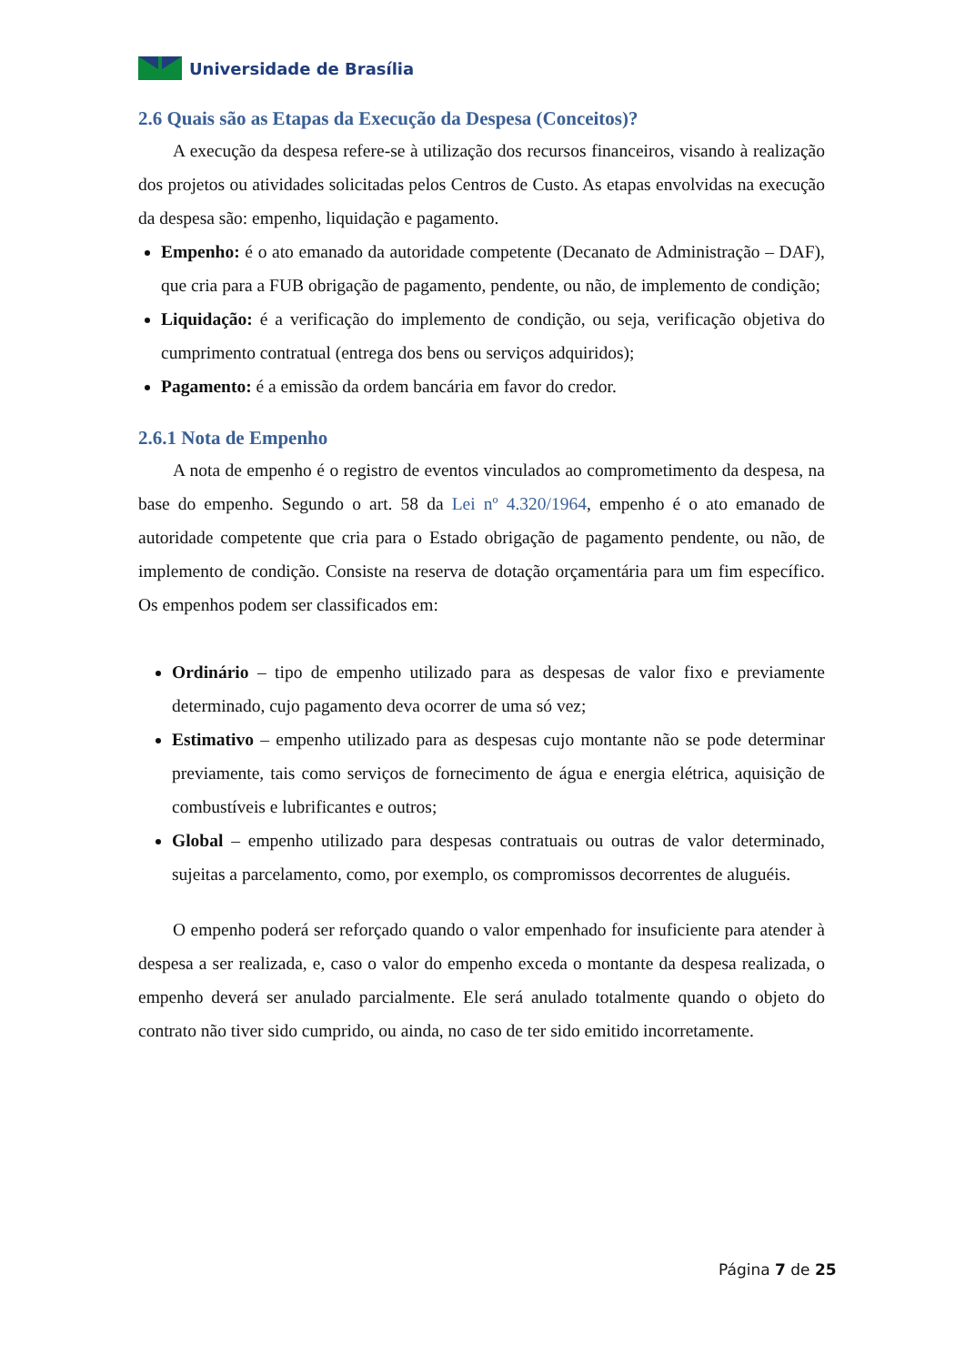Universidade de Brasília
2.6 Quais são as Etapas da Execução da Despesa (Conceitos)?
A execução da despesa refere-se à utilização dos recursos financeiros, visando à realização dos projetos ou atividades solicitadas pelos Centros de Custo. As etapas envolvidas na execução da despesa são: empenho, liquidação e pagamento.
Empenho: é o ato emanado da autoridade competente (Decanato de Administração – DAF), que cria para a FUB obrigação de pagamento, pendente, ou não, de implemento de condição;
Liquidação: é a verificação do implemento de condição, ou seja, verificação objetiva do cumprimento contratual (entrega dos bens ou serviços adquiridos);
Pagamento: é a emissão da ordem bancária em favor do credor.
2.6.1 Nota de Empenho
A nota de empenho é o registro de eventos vinculados ao comprometimento da despesa, na base do empenho. Segundo o art. 58 da Lei nº 4.320/1964, empenho é o ato emanado de autoridade competente que cria para o Estado obrigação de pagamento pendente, ou não, de implemento de condição. Consiste na reserva de dotação orçamentária para um fim específico. Os empenhos podem ser classificados em:
Ordinário – tipo de empenho utilizado para as despesas de valor fixo e previamente determinado, cujo pagamento deva ocorrer de uma só vez;
Estimativo – empenho utilizado para as despesas cujo montante não se pode determinar previamente, tais como serviços de fornecimento de água e energia elétrica, aquisição de combustíveis e lubrificantes e outros;
Global – empenho utilizado para despesas contratuais ou outras de valor determinado, sujeitas a parcelamento, como, por exemplo, os compromissos decorrentes de aluguéis.
O empenho poderá ser reforçado quando o valor empenhado for insuficiente para atender à despesa a ser realizada, e, caso o valor do empenho exceda o montante da despesa realizada, o empenho deverá ser anulado parcialmente. Ele será anulado totalmente quando o objeto do contrato não tiver sido cumprido, ou ainda, no caso de ter sido emitido incorretamente.
Página 7 de 25